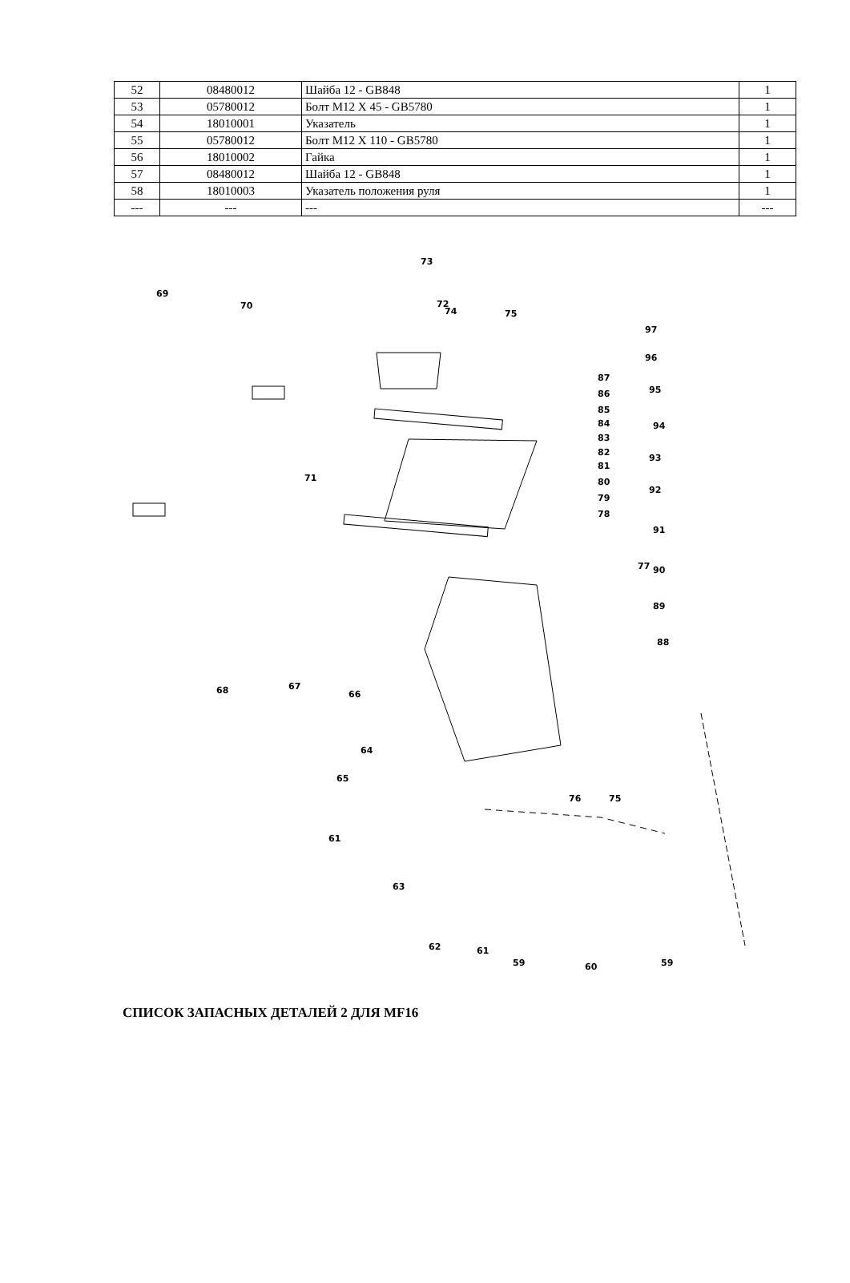| 52 | 08480012 | Шайба 12 - GB848 | 1 |
| 53 | 05780012 | Болт М12 Х 45 - GB5780 | 1 |
| 54 | 18010001 | Указатель | 1 |
| 55 | 05780012 | Болт М12 Х 110 - GB5780 | 1 |
| 56 | 18010002 | Гайка | 1 |
| 57 | 08480012 | Шайба 12 - GB848 | 1 |
| 58 | 18010003 | Указатель положения руля | 1 |
| --- | --- | --- | --- |
73
72
74
75
69
70
71
97
96
95
94
93
92
91
90
89
88
87
86
85
84
83
82
81
80
79
78
77
68
67
66
64
65
61
63
76
75
62
61
59
60
59
СПИСОК ЗАПАСНЫХ ДЕТАЛЕЙ 2 ДЛЯ MF16